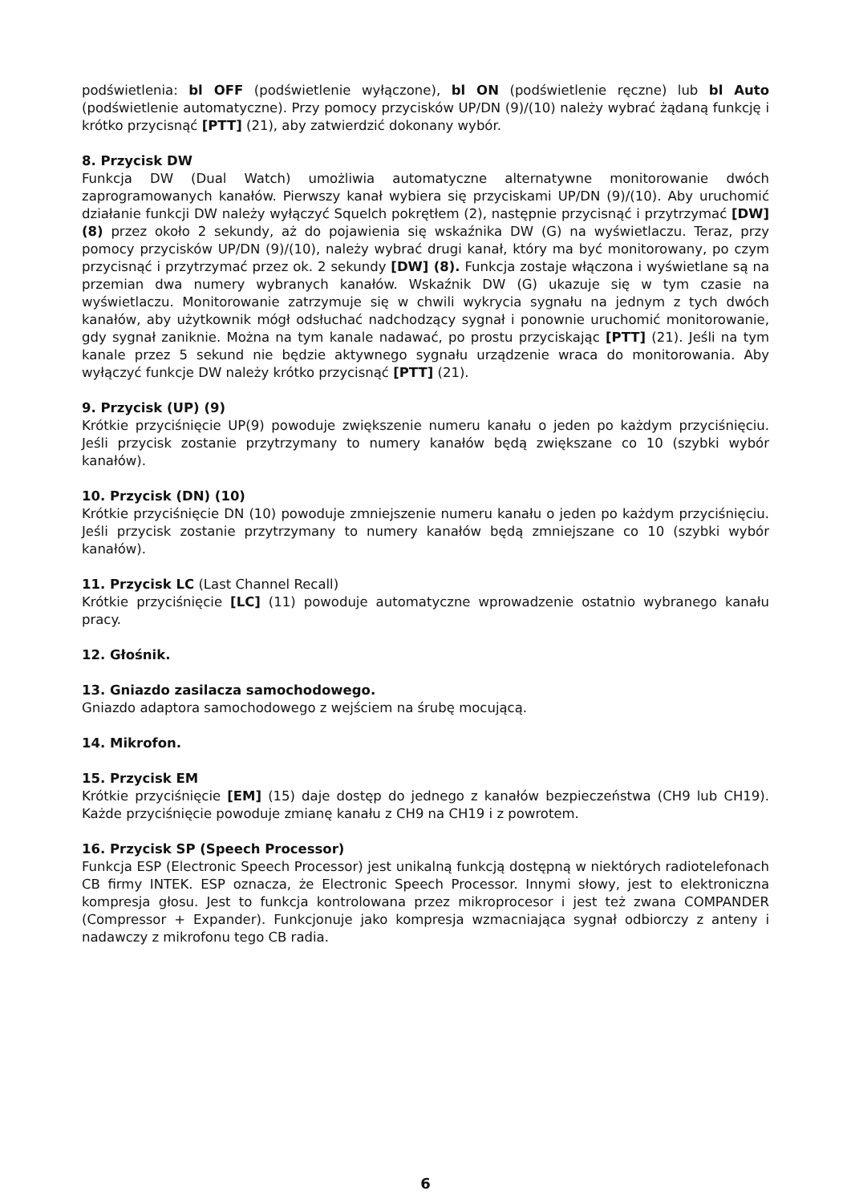podświetlenia: bl OFF (podświetlenie wyłączone), bl ON (podświetlenie ręczne) lub bl Auto (podświetlenie automatyczne). Przy pomocy przycisków UP/DN (9)/(10) należy wybrać żądaną funkcję i krótko przycisnąć [PTT] (21), aby zatwierdzić dokonany wybór.
8. Przycisk DW
Funkcja DW (Dual Watch) umożliwia automatyczne alternatywne monitorowanie dwóch zaprogramowanych kanałów. Pierwszy kanał wybiera się przyciskami UP/DN (9)/(10). Aby uruchomić działanie funkcji DW należy wyłączyć Squelch pokrętłem (2), następnie przycisnąć i przytrzymać [DW] (8) przez około 2 sekundy, aż do pojawienia się wskaźnika DW (G) na wyświetlaczu. Teraz, przy pomocy przycisków UP/DN (9)/(10), należy wybrać drugi kanał, który ma być monitorowany, po czym przycisnąć i przytrzymać przez ok. 2 sekundy [DW] (8). Funkcja zostaje włączona i wyświetlane są na przemian dwa numery wybranych kanałów. Wskaźnik DW (G) ukazuje się w tym czasie na wyświetlaczu. Monitorowanie zatrzymuje się w chwili wykrycia sygnału na jednym z tych dwóch kanałów, aby użytkownik mógł odsłuchać nadchodzący sygnał i ponownie uruchomić monitorowanie, gdy sygnał zaniknie. Można na tym kanale nadawać, po prostu przyciskając [PTT] (21). Jeśli na tym kanale przez 5 sekund nie będzie aktywnego sygnału urządzenie wraca do monitorowania. Aby wyłączyć funkcje DW należy krótko przycisnąć [PTT] (21).
9. Przycisk (UP) (9)
Krótkie przyciśnięcie UP(9) powoduje zwiększenie numeru kanału o jeden po każdym przyciśnięciu. Jeśli przycisk zostanie przytrzymany to numery kanałów będą zwiększane co 10 (szybki wybór kanałów).
10. Przycisk (DN) (10)
Krótkie przyciśnięcie DN (10) powoduje zmniejszenie numeru kanału o jeden po każdym przyciśnięciu. Jeśli przycisk zostanie przytrzymany to numery kanałów będą zmniejszane co 10 (szybki wybór kanałów).
11. Przycisk LC (Last Channel Recall)
Krótkie przyciśnięcie [LC] (11) powoduje automatyczne wprowadzenie ostatnio wybranego kanału pracy.
12. Głośnik.
13. Gniazdo zasilacza samochodowego.
Gniazdo adaptora samochodowego z wejściem na śrubę mocującą.
14. Mikrofon.
15. Przycisk EM
Krótkie przyciśnięcie [EM] (15) daje dostęp do jednego z kanałów bezpieczeństwa (CH9 lub CH19). Każde przyciśnięcie powoduje zmianę kanału z CH9 na CH19 i z powrotem.
16. Przycisk SP (Speech Processor)
Funkcja ESP (Electronic Speech Processor) jest unikalną funkcją dostępną w niektórych radiotelefonach CB firmy INTEK. ESP oznacza, że Electronic Speech Processor. Innymi słowy, jest to elektroniczna kompresja głosu. Jest to funkcja kontrolowana przez mikroprocesor i jest też zwana COMPANDER (Compressor + Expander). Funkcjonuje jako kompresja wzmacniająca sygnał odbiorczy z anteny i nadawczy z mikrofonu tego CB radia.
6